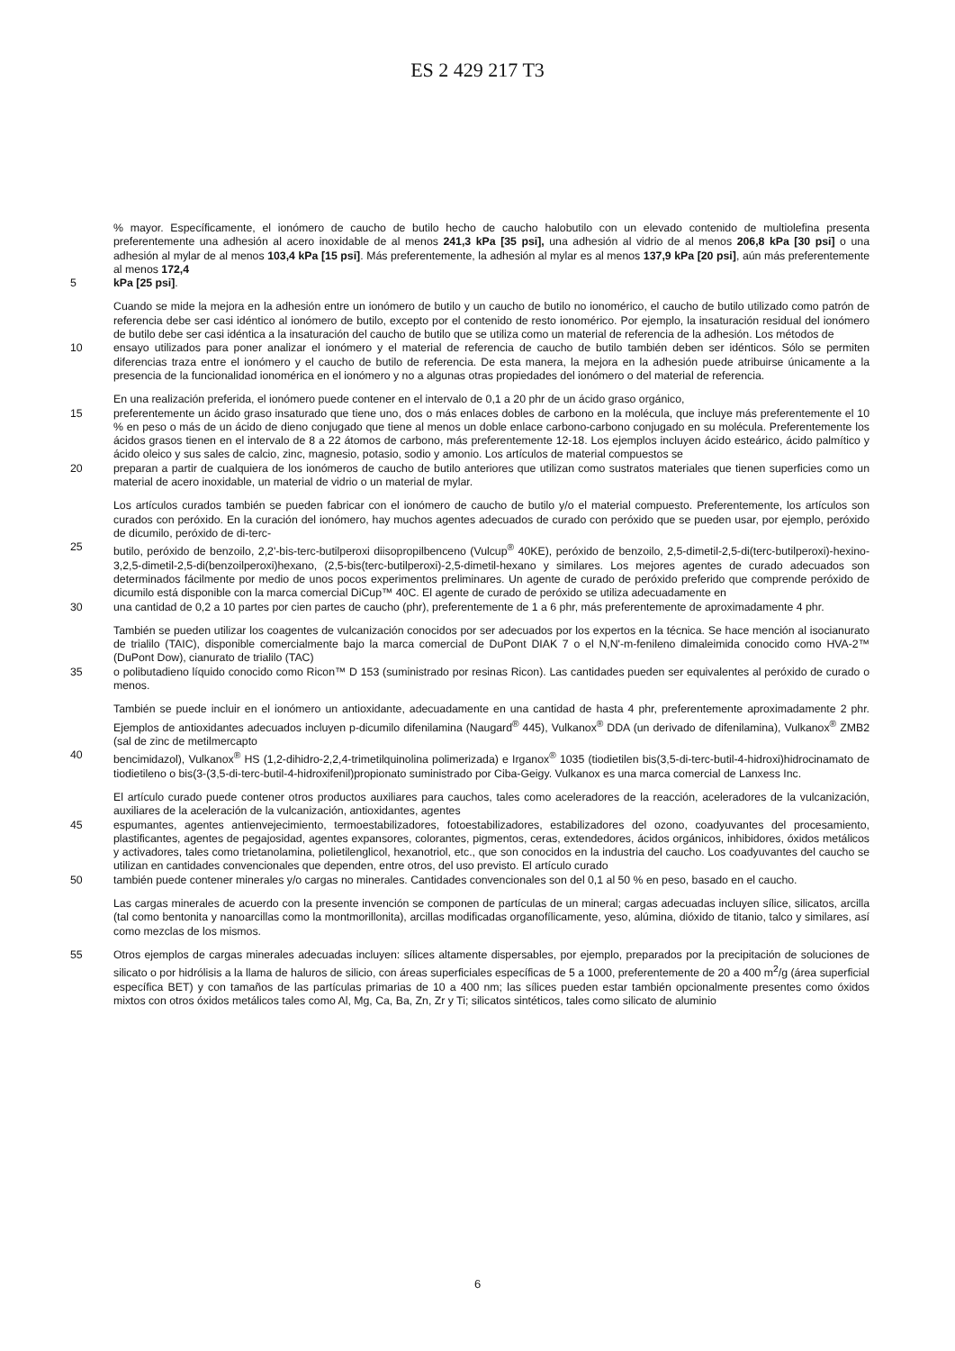ES 2 429 217 T3
% mayor. Específicamente, el ionómero de caucho de butilo hecho de caucho halobutilo con un elevado contenido de multiolefina presenta preferentemente una adhesión al acero inoxidable de al menos 241,3 kPa [35 psi], una adhesión al vidrio de al menos 206,8 kPa [30 psi] o una adhesión al mylar de al menos 103,4 kPa [15 psi]. Más preferentemente, la adhesión al mylar es al menos 137,9 kPa [20 psi], aún más preferentemente al menos 172,4
5 kPa [25 psi].
Cuando se mide la mejora en la adhesión entre un ionómero de butilo y un caucho de butilo no ionomérico, el caucho de butilo utilizado como patrón de referencia debe ser casi idéntico al ionómero de butilo, excepto por el contenido de resto ionomérico. Por ejemplo, la insaturación residual del ionómero de butilo debe ser casi idéntica a la insaturación del caucho de butilo que se utiliza como un material de referencia de la adhesión. Los métodos de
10 ensayo utilizados para poner analizar el ionómero y el material de referencia de caucho de butilo también deben ser idénticos. Sólo se permiten diferencias traza entre el ionómero y el caucho de butilo de referencia. De esta manera, la mejora en la adhesión puede atribuirse únicamente a la presencia de la funcionalidad ionomérica en el ionómero y no a algunas otras propiedades del ionómero o del material de referencia.
En una realización preferida, el ionómero puede contener en el intervalo de 0,1 a 20 phr de un ácido graso orgánico,
15 preferentemente un ácido graso insaturado que tiene uno, dos o más enlaces dobles de carbono en la molécula, que incluye más preferentemente el 10 % en peso o más de un ácido de dieno conjugado que tiene al menos un doble enlace carbono-carbono conjugado en su molécula. Preferentemente los ácidos grasos tienen en el intervalo de 8 a 22 átomos de carbono, más preferentemente 12-18. Los ejemplos incluyen ácido esteárico, ácido palmítico y ácido oleico y sus sales de calcio, zinc, magnesio, potasio, sodio y amonio. Los artículos de material compuestos se
20 preparan a partir de cualquiera de los ionómeros de caucho de butilo anteriores que utilizan como sustratos materiales que tienen superficies como un material de acero inoxidable, un material de vidrio o un material de mylar.
Los artículos curados también se pueden fabricar con el ionómero de caucho de butilo y/o el material compuesto. Preferentemente, los artículos son curados con peróxido. En la curación del ionómero, hay muchos agentes adecuados de curado con peróxido que se pueden usar, por ejemplo, peróxido de dicumilo, peróxido de di-terc-
25 butilo, peróxido de benzoilo, 2,2'-bis-terc-butilperoxi diisopropilbenceno (Vulcup<sup>®</sup> 40KE), peróxido de benzoilo, 2,5-dimetil-2,5-di(terc-butilperoxi)-hexino-3,2,5-dimetil-2,5-di(benzoilperoxi)hexano, (2,5-bis(terc-butilperoxi)-2,5-dimetil-hexano y similares. Los mejores agentes de curado adecuados son determinados fácilmente por medio de unos pocos experimentos preliminares. Un agente de curado de peróxido preferido que comprende peróxido de dicumilo está disponible con la marca comercial DiCup™ 40C. El agente de curado de peróxido se utiliza adecuadamente en
30 una cantidad de 0,2 a 10 partes por cien partes de caucho (phr), preferentemente de 1 a 6 phr, más preferentemente de aproximadamente 4 phr.
También se pueden utilizar los coagentes de vulcanización conocidos por ser adecuados por los expertos en la técnica. Se hace mención al isocianurato de trialilo (TAIC), disponible comercialmente bajo la marca comercial de DuPont DIAK 7 o el N,N'-m-fenileno dimaleimida conocido como HVA-2™ (DuPont Dow), cianurato de trialilo (TAC)
35 o polibutadieno líquido conocido como Ricon™ D 153 (suministrado por resinas Ricon). Las cantidades pueden ser equivalentes al peróxido de curado o menos.
También se puede incluir en el ionómero un antioxidante, adecuadamente en una cantidad de hasta 4 phr, preferentemente aproximadamente 2 phr. Ejemplos de antioxidantes adecuados incluyen p-dicumilo difenilamina (Naugard<sup>®</sup> 445), Vulkanox<sup>®</sup> DDA (un derivado de difenilamina), Vulkanox<sup>®</sup> ZMB2 (sal de zinc de metilmercapto
40 bencimidazol), Vulkanox<sup>®</sup> HS (1,2-dihidro-2,2,4-trimetilquinolina polimerizada) e Irganox<sup>®</sup> 1035 (tiodietilen bis(3,5-di-terc-butil-4-hidroxi)hidrocinamato de tiodietileno o bis(3-(3,5-di-terc-butil-4-hidroxifenil)propionato suministrado por Ciba-Geigy. Vulkanox es una marca comercial de Lanxess Inc.
El artículo curado puede contener otros productos auxiliares para cauchos, tales como aceleradores de la reacción, aceleradores de la vulcanización, auxiliares de la aceleración de la vulcanización, antioxidantes, agentes
45 espumantes, agentes antienvejecimiento, termoestabilizadores, fotoestabilizadores, estabilizadores del ozono, coadyuvantes del procesamiento, plastificantes, agentes de pegajosidad, agentes expansores, colorantes, pigmentos, ceras, extendedores, ácidos orgánicos, inhibidores, óxidos metálicos y activadores, tales como trietanolamina, polietilenglicol, hexanotriol, etc., que son conocidos en la industria del caucho. Los coadyuvantes del caucho se utilizan en cantidades convencionales que dependen, entre otros, del uso previsto. El artículo curado
50 también puede contener minerales y/o cargas no minerales. Cantidades convencionales son del 0,1 al 50 % en peso, basado en el caucho.
Las cargas minerales de acuerdo con la presente invención se componen de partículas de un mineral; cargas adecuadas incluyen sílice, silicatos, arcilla (tal como bentonita y nanoarcillas como la montmorillonita), arcillas modificadas organofílicamente, yeso, alúmina, dióxido de titanio, talco y similares, así como mezclas de los mismos.
55 Otros ejemplos de cargas minerales adecuadas incluyen: sílices altamente dispersables, por ejemplo, preparados por la precipitación de soluciones de silicato o por hidrólisis a la llama de haluros de silicio, con áreas superficiales específicas de 5 a 1000, preferentemente de 20 a 400 m<sup>2</sup>/g (área superficial específica BET) y con tamaños de las partículas primarias de 10 a 400 nm; las sílices pueden estar también opcionalmente presentes como óxidos mixtos con otros óxidos metálicos tales como Al, Mg, Ca, Ba, Zn, Zr y Ti; silicatos sintéticos, tales como silicato de aluminio
6